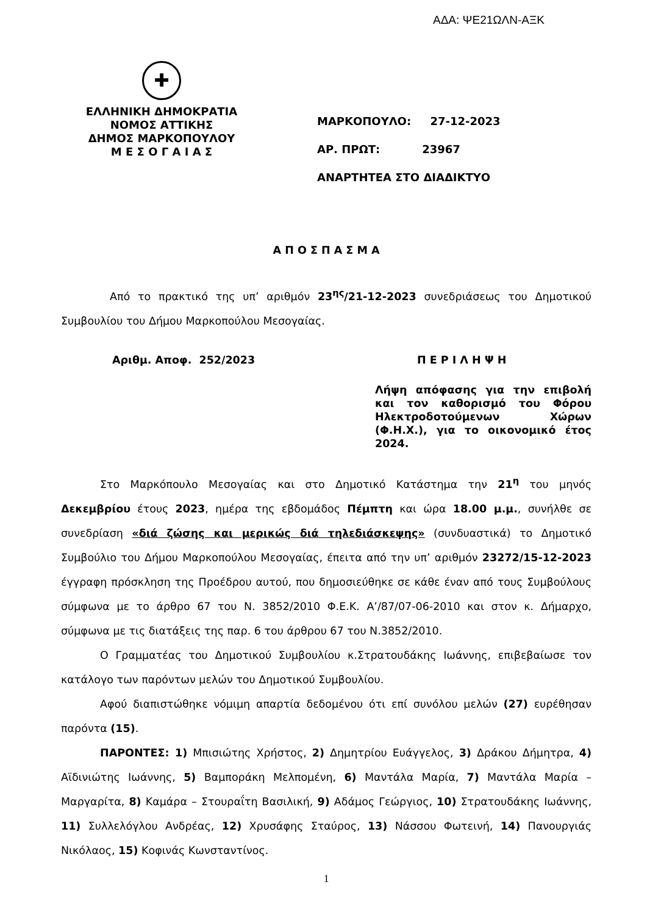ΑΔΑ: ΨΕ21ΩΛΝ-ΑΞΚ
✚
ΕΛΛΗΝΙΚΗ ΔΗΜΟΚΡΑΤΙΑ
ΝΟΜΟΣ ΑΤΤΙΚΗΣ
ΔΗΜΟΣ ΜΑΡΚΟΠΟΥΛΟΥ
Μ Ε Σ Ο Γ Α Ι Α Σ
ΜΑΡΚΟΠΟΥΛΟ: 27-12-2023
ΑΡ. ΠΡΩΤ: 23967
ΑΝΑΡΤΗΤΕΑ ΣΤΟ ΔΙΑΔΙΚΤΥΟ
Α Π Ο Σ Π Α Σ Μ Α
Από το πρακτικό της υπ’ αριθμόν 23<sup>ης</sup>/21-12-2023 συνεδριάσεως του Δημοτικού Συμβουλίου του Δήμου Μαρκοπούλου Μεσογαίας.
Αριθμ. Αποφ. 252/2023 Π Ε Ρ Ι Λ Η Ψ Η
Λήψη απόφασης για την επιβολή και τον καθορισμό του Φόρου Ηλεκτροδοτούμενων Χώρων (Φ.Η.Χ.), για το οικονομικό έτος 2024.
Στο Μαρκόπουλο Μεσογαίας και στο Δημοτικό Κατάστημα την 21<sup>η</sup> του μηνός Δεκεμβρίου έτους 2023, ημέρα της εβδομάδος Πέμπτη και ώρα 18.00 μ.μ., συνήλθε σε συνεδρίαση «διά ζώσης και μερικώς διά τηλεδιάσκεψης» (συνδυαστικά) το Δημοτικό Συμβούλιο του Δήμου Μαρκοπούλου Μεσογαίας, έπειτα από την υπ’ αριθμόν 23272/15-12-2023 έγγραφη πρόσκληση της Προέδρου αυτού, που δημοσιεύθηκε σε κάθε έναν από τους Συμβούλους σύμφωνα με το άρθρο 67 του Ν. 3852/2010 Φ.Ε.Κ. Α’/87/07-06-2010 και στον κ. Δήμαρχο, σύμφωνα με τις διατάξεις της παρ. 6 του άρθρου 67 του Ν.3852/2010.
Ο Γραμματέας του Δημοτικού Συμβουλίου κ.Στρατουδάκης Ιωάννης, επιβεβαίωσε τον κατάλογο των παρόντων μελών του Δημοτικού Συμβουλίου.
Αφού διαπιστώθηκε νόμιμη απαρτία δεδομένου ότι επί συνόλου μελών (27) ευρέθησαν παρόντα (15).
ΠΑΡΟΝΤΕΣ: 1) Μπισιώτης Χρήστος, 2) Δημητρίου Ευάγγελος, 3) Δράκου Δήμητρα, 4) Αϊδινιώτης Ιωάννης, 5) Βαμποράκη Μελπομένη, 6) Μαντάλα Μαρία, 7) Μαντάλα Μαρία – Μαργαρίτα, 8) Καμάρα – Στουραΐτη Βασιλική, 9) Αδάμος Γεώργιος, 10) Στρατουδάκης Ιωάννης, 11) Συλλελόγλου Ανδρέας, 12) Χρυσάφης Σταύρος, 13) Νάσσου Φωτεινή, 14) Πανουργιάς Νικόλαος, 15) Κοφινάς Κωνσταντίνος.
1